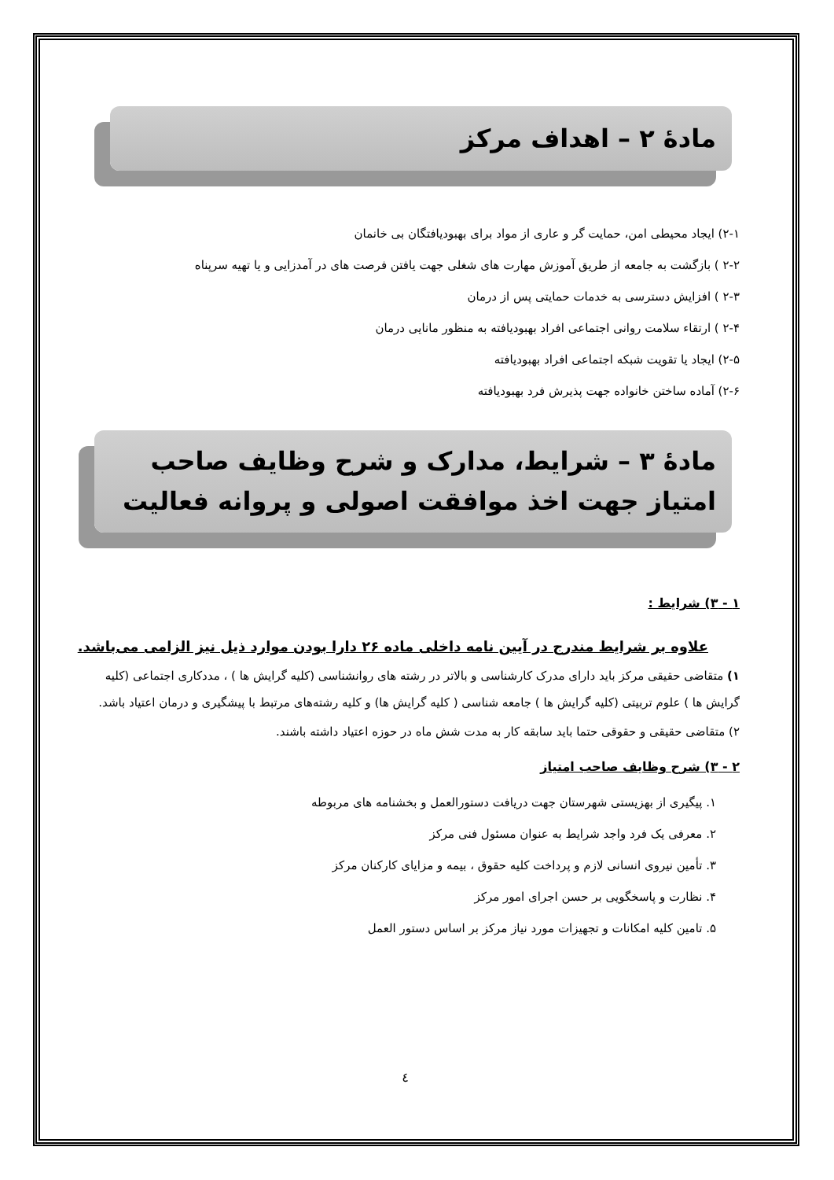مادۀ ۲ – اهداف مرکز
۲-۱) ایجاد محیطی امن، حمایت گر و عاری از مواد برای بهبودیافتگان بی خانمان
۲-۲ ) بازگشت به جامعه از طریق آموزش مهارت های شغلی جهت یافتن فرصت های در آمدزایی و یا تهیه سرپناه
۲-۳ ) افزایش دسترسی به خدمات حمایتی پس از درمان
۲-۴ ) ارتقاء سلامت روانی اجتماعی افراد بهبودیافته به منظور مانایی درمان
۲-۵) ایجاد یا تقویت شبکه اجتماعی افراد بهبودیافته
۲-۶) آماده ساختن خانواده جهت پذیرش فرد بهبودیافته
مادۀ ۳ – شرایط، مدارک و شرح وظایف صاحب امتیاز جهت اخذ موافقت اصولی و پروانه فعالیت
۱ - ۳) شرایط :
علاوه بر شرایط مندرج در آیین نامه داخلی ماده ۲۶ دارا بودن موارد ذیل نیز الزامی می‌باشد.
۱) متقاضی حقیقی مرکز باید دارای مدرک کارشناسی و بالاتر در رشته های روانشناسی (کلیه گرایش ها ) ، مددکاری اجتماعی (کلیه گرایش ها ) علوم تربیتی (کلیه گرایش ها ) جامعه شناسی ( کلیه گرایش ها) و کلیه رشته‌های مرتبط با پیشگیری و درمان اعتیاد باشد.
۲) متقاضی حقیقی و حقوقی حتما باید سابقه کار به مدت شش ماه در حوزه اعتیاد داشته باشند.
۲ - ۳) شرح وظایف صاحب امتیاز
۱. پیگیری از بهزیستی شهرستان جهت دریافت دستورالعمل و بخشنامه های مربوطه
۲. معرفی یک فرد واجد شرایط به عنوان مسئول فنی مرکز
۳. تأمین نیروی انسانی لازم و پرداخت کلیه حقوق ، بیمه و مزایای کارکنان مرکز
۴. نظارت و پاسخگویی بر حسن اجرای امور مرکز
۵. تامین کلیه امکانات و تجهیزات مورد نیاز مرکز بر اساس دستور العمل
٤